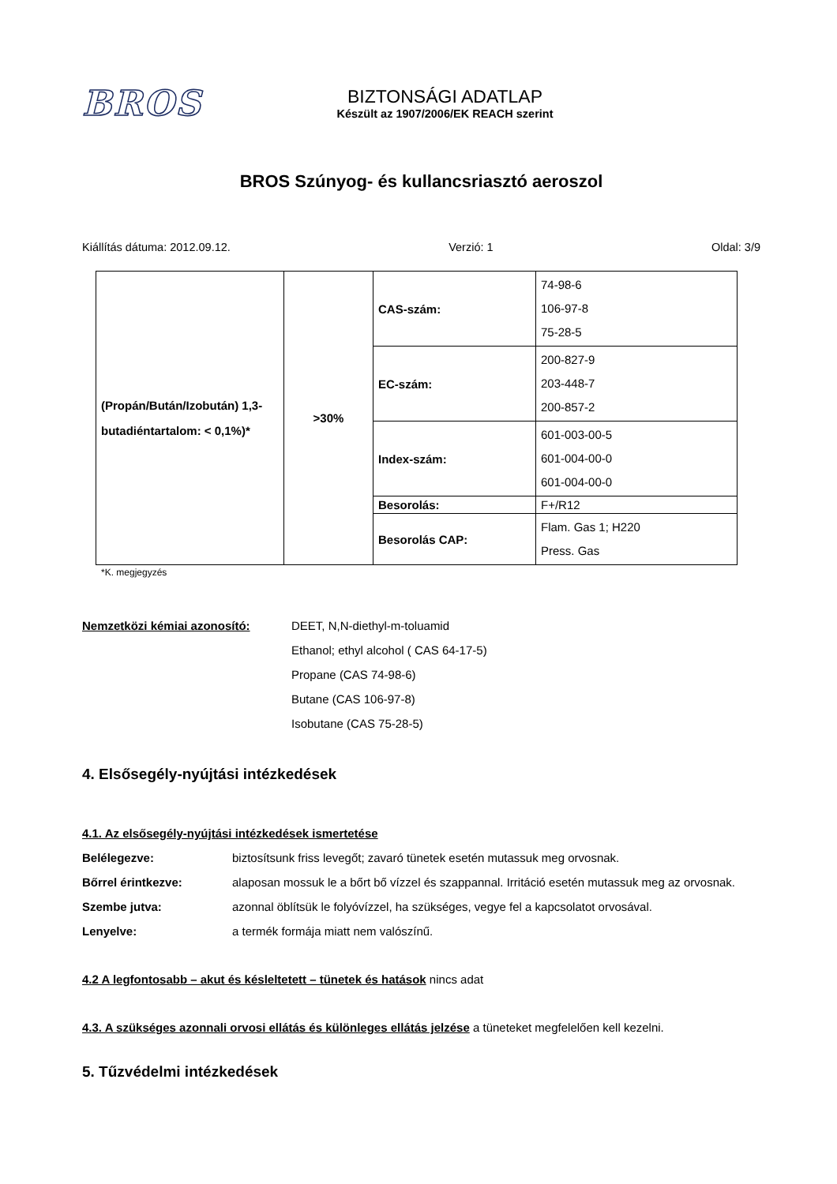BROS
BIZTONSÁGI ADATLAP
Készült az 1907/2006/EK REACH szerint
BROS Szúnyog- és kullancsriasztó aeroszol
Kiállítás dátuma: 2012.09.12. Verzió: 1 Oldal: 3/9
| (Propán/Bután/Izobután) 1,3-butadiéntartalom: < 0,1%)* | >30% | CAS-szám: | 74-98-6 106-97-8 75-28-5 |
| | | EC-szám: | 200-827-9 203-448-7 200-857-2 |
| | | Index-szám: | 601-003-00-5 601-004-00-0 601-004-00-0 |
| | | Besorolás: | F+/R12 |
| | | Besorolás CAP: | Flam. Gas 1; H220 Press. Gas |
*K. megjegyzés
Nemzetközi kémiai azonosító: DEET, N,N-diethyl-m-toluamid
Ethanol; ethyl alcohol ( CAS 64-17-5)
Propane (CAS 74-98-6)
Butane (CAS 106-97-8)
Isobutane (CAS 75-28-5)
4. Elsősegély-nyújtási intézkedések
4.1. Az elsősegély-nyújtási intézkedések ismertetése
Belélegezve: biztosítsunk friss levegőt; zavaró tünetek esetén mutassuk meg orvosnak.
Bőrrel érintkezve: alaposan mossuk le a bőrt bő vízzel és szappannal. Irritáció esetén mutassuk meg az orvosnak.
Szembe jutva: azonnal öblítsük le folyóvízzel, ha szükséges, vegye fel a kapcsolatot orvosával.
Lenyelve: a termék formája miatt nem valószínű.
4.2 A legfontosabb – akut és késleltetett – tünetek és hatások nincs adat
4.3. A szükséges azonnali orvosi ellátás és különleges ellátás jelzése a tüneteket megfelelően kell kezelni.
5. Tűzvédelmi intézkedések